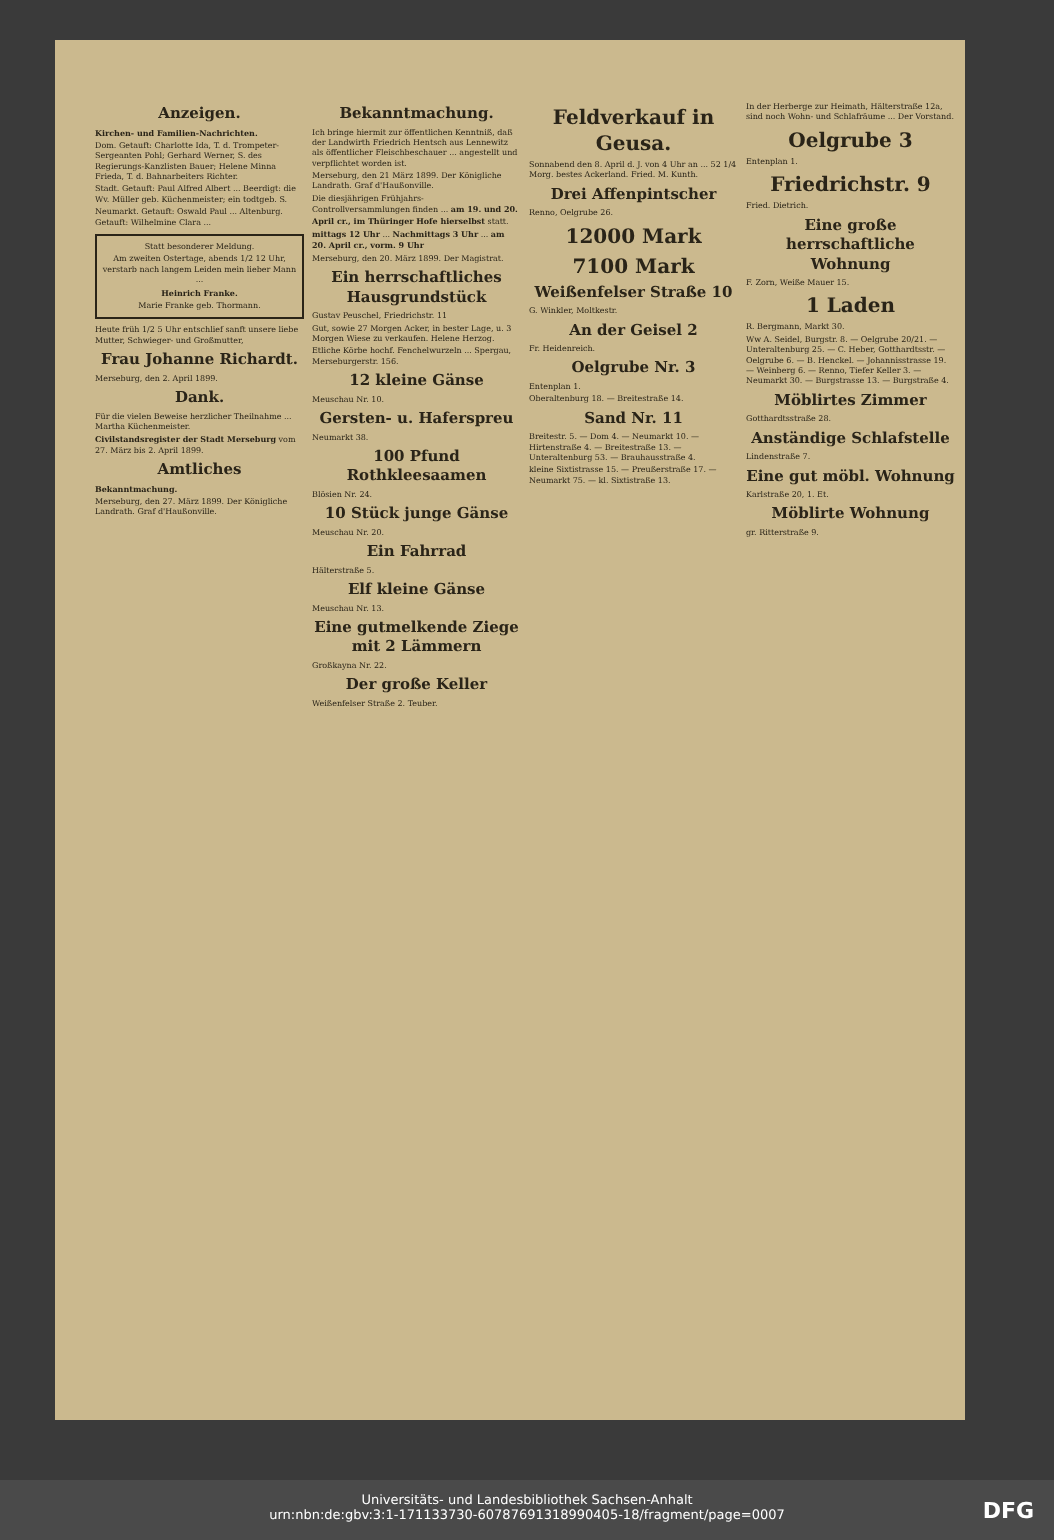Anzeigen.
Kirchen- und Familien-Nachrichten.
Dom. Getauft: Charlotte Ida, T. d. Trompeter-Sergeanten Pohl; Gerhard Werner, S. des Regierungs-Kanzlisten Bauer; Helene Minna Frieda, T. d. Bahnarbeiters Richter.
Stadt. Getauft: Paul Alfred Albert ... Beerdigt: die Wv. Müller geb. Küchenmeister; ein todtgeb. S.
Neumarkt. Getauft: Oswald Paul ... Altenburg. Getauft: Wilhelmine Clara ...
Statt besonderer Meldung.
Am zweiten Ostertage, abends 1/2 12 Uhr, verstarb nach langem Leiden mein lieber Mann ...
Heinrich Franke.
Marie Franke geb. Thormann.
Heute früh 1/2 5 Uhr entschlief sanft unsere liebe Mutter, Schwieger- und Großmutter,
Frau Johanne Richardt.
Merseburg, den 2. April 1899.
Dank.
Für die vielen Beweise herzlicher Theilnahme ... Martha Küchenmeister.
Civilstandsregister der Stadt Merseburg vom 27. März bis 2. April 1899.
Amtliches
Bekanntmachung.
Merseburg, den 27. März 1899. Der Königliche Landrath. Graf d'Haußonville.
Bekanntmachung.
Ich bringe hiermit zur öffentlichen Kenntniß, daß der Landwirth Friedrich Hentsch aus Lennewitz als öffentlicher Fleischbeschauer ... angestellt und verpflichtet worden ist.
Merseburg, den 21 März 1899. Der Königliche Landrath. Graf d'Haußonville.
Die diesjährigen Frühjahrs-Controllversammlungen finden ... am 19. und 20. April cr., im Thüringer Hofe hierselbst statt.
mittags 12 Uhr ... Nachmittags 3 Uhr ... am 20. April cr., vorm. 9 Uhr
Merseburg, den 20. März 1899. Der Magistrat.
Ein herrschaftliches Hausgrundstück
Gustav Peuschel, Friedrichstr. 11
Gut, sowie 27 Morgen Acker, in bester Lage, u. 3 Morgen Wiese zu verkaufen. Helene Herzog.
Etliche Körbe hochf. Fenchelwurzeln ... Spergau, Merseburgerstr. 156.
12 kleine Gänse
Meuschau Nr. 10.
Gersten- u. Haferspreu
Neumarkt 38.
100 Pfund Rothkleesaamen
Blösien Nr. 24.
10 Stück junge Gänse
Meuschau Nr. 20.
Ein Fahrrad
Hälterstraße 5.
Elf kleine Gänse
Meuschau Nr. 13.
Eine gutmelkende Ziege mit 2 Lämmern
Großkayna Nr. 22.
Der große Keller
Weißenfelser Straße 2. Teuber.
Feldverkauf in Geusa.
Sonnabend den 8. April d. J. von 4 Uhr an ... 52 1/4 Morg. bestes Ackerland. Fried. M. Kunth.
Drei Affenpintscher
Renno, Oelgrube 26.
12000 Mark
7100 Mark
Weißenfelser Straße 10
G. Winkler, Moltkestr.
An der Geisel 2
Fr. Heidenreich.
Oelgrube Nr. 3
Entenplan 1.
Oberaltenburg 18. — Breitestraße 14.
Sand Nr. 11
Breitestr. 5. — Dom 4. — Neumarkt 10. — Hirtenstraße 4. — Breitestraße 13. — Unteraltenburg 53. — Brauhausstraße 4.
kleine Sixtistrasse 15. — Preußerstraße 17. — Neumarkt 75. — kl. Sixtistraße 13.
In der Herberge zur Heimath, Hälterstraße 12a, sind noch Wohn- und Schlafräume ... Der Vorstand.
Oelgrube 3
Entenplan 1.
Friedrichstr. 9
Fried. Dietrich.
Eine große herrschaftliche Wohnung
F. Zorn, Weiße Mauer 15.
1 Laden
R. Bergmann, Markt 30.
Ww A. Seidel, Burgstr. 8. — Oelgrube 20/21. — Unteraltenburg 25. — C. Heber, Gotthardtsstr. — Oelgrube 6. — B. Henckel. — Johannisstrasse 19. — Weinberg 6. — Renno, Tiefer Keller 3. — Neumarkt 30. — Burgstrasse 13. — Burgstraße 4.
Möblirtes Zimmer
Gotthardtsstraße 28.
Anständige Schlafstelle
Lindenstraße 7.
Eine gut möbl. Wohnung
Karlstraße 20, 1. Et.
Möblirte Wohnung
gr. Ritterstraße 9.
Universitäts- und Landesbibliothek Sachsen-Anhalt
urn:nbn:de:gbv:3:1-171133730-60787691318990405-18/fragment/page=0007
DFG